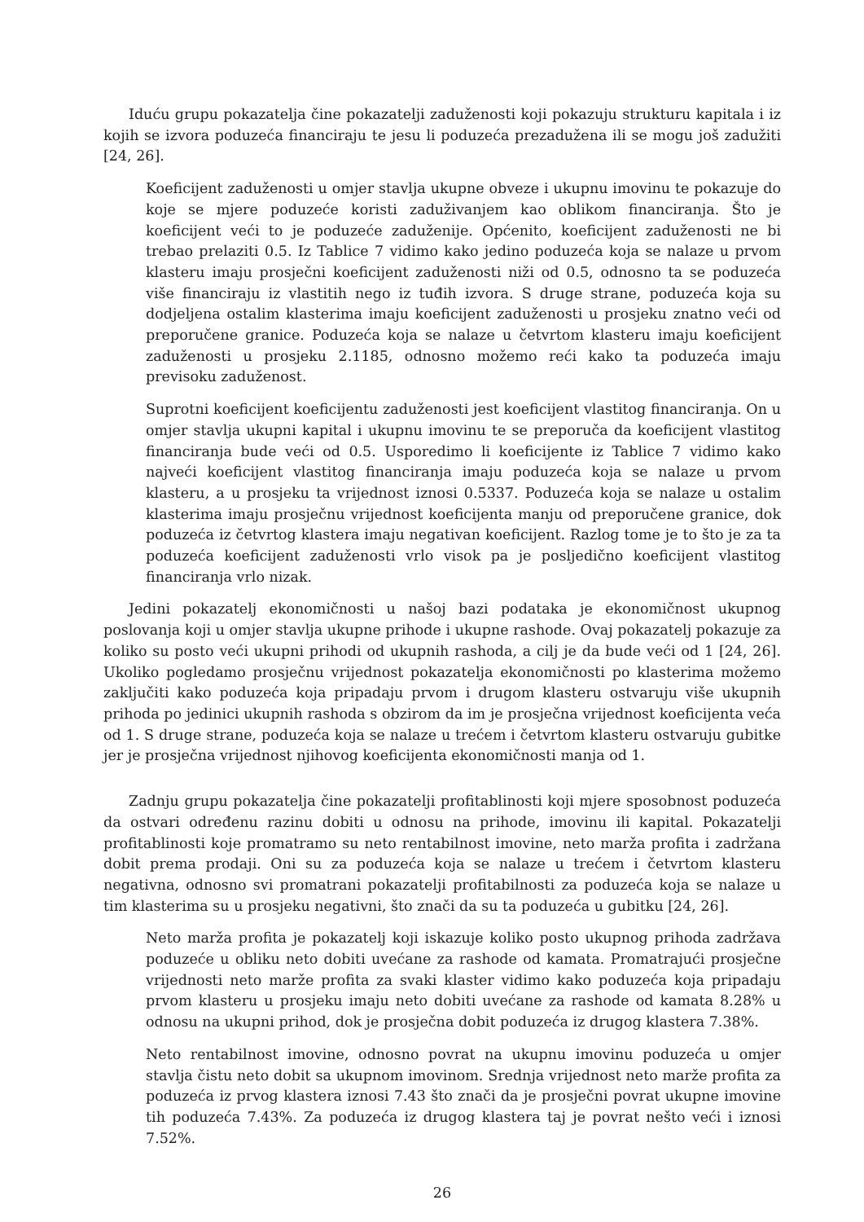Iduću grupu pokazatelja čine pokazatelji zaduženosti koji pokazuju strukturu kapitala i iz kojih se izvora poduzeća financiraju te jesu li poduzeća prezadužena ili se mogu još zadužiti [24, 26].
Koeficijent zaduženosti u omjer stavlja ukupne obveze i ukupnu imovinu te pokazuje do koje se mjere poduzeće koristi zaduživanjem kao oblikom financiranja. Što je koeficijent veći to je poduzeće zaduženije. Općenito, koeficijent zaduženosti ne bi trebao prelaziti 0.5. Iz Tablice 7 vidimo kako jedino poduzeća koja se nalaze u prvom klasteru imaju prosječni koeficijent zaduženosti niži od 0.5, odnosno ta se poduzeća više financiraju iz vlastitih nego iz tuđih izvora. S druge strane, poduzeća koja su dodjeljena ostalim klasterima imaju koeficijent zaduženosti u prosjeku znatno veći od preporučene granice. Poduzeća koja se nalaze u četvrtom klasteru imaju koeficijent zaduženosti u prosjeku 2.1185, odnosno možemo reći kako ta poduzeća imaju previsoku zaduženost.
Suprotni koeficijent koeficijentu zaduženosti jest koeficijent vlastitog financiranja. On u omjer stavlja ukupni kapital i ukupnu imovinu te se preporuča da koeficijent vlastitog financiranja bude veći od 0.5. Usporedimo li koeficijente iz Tablice 7 vidimo kako najveći koeficijent vlastitog financiranja imaju poduzeća koja se nalaze u prvom klasteru, a u prosjeku ta vrijednost iznosi 0.5337. Poduzeća koja se nalaze u ostalim klasterima imaju prosječnu vrijednost koeficijenta manju od preporučene granice, dok poduzeća iz četvrtog klastera imaju negativan koeficijent. Razlog tome je to što je za ta poduzeća koeficijent zaduženosti vrlo visok pa je posljedično koeficijent vlastitog financiranja vrlo nizak.
Jedini pokazatelj ekonomičnosti u našoj bazi podataka je ekonomičnost ukupnog poslovanja koji u omjer stavlja ukupne prihode i ukupne rashode. Ovaj pokazatelj pokazuje za koliko su posto veći ukupni prihodi od ukupnih rashoda, a cilj je da bude veći od 1 [24, 26]. Ukoliko pogledamo prosječnu vrijednost pokazatelja ekonomičnosti po klasterima možemo zaključiti kako poduzeća koja pripadaju prvom i drugom klasteru ostvaruju više ukupnih prihoda po jedinici ukupnih rashoda s obzirom da im je prosječna vrijednost koeficijenta veća od 1. S druge strane, poduzeća koja se nalaze u trećem i četvrtom klasteru ostvaruju gubitke jer je prosječna vrijednost njihovog koeficijenta ekonomičnosti manja od 1.
Zadnju grupu pokazatelja čine pokazatelji profitablinosti koji mjere sposobnost poduzeća da ostvari određenu razinu dobiti u odnosu na prihode, imovinu ili kapital. Pokazatelji profitablinosti koje promatramo su neto rentabilnost imovine, neto marža profita i zadržana dobit prema prodaji. Oni su za poduzeća koja se nalaze u trećem i četvrtom klasteru negativna, odnosno svi promatrani pokazatelji profitabilnosti za poduzeća koja se nalaze u tim klasterima su u prosjeku negativni, što znači da su ta poduzeća u gubitku [24, 26].
Neto marža profita je pokazatelj koji iskazuje koliko posto ukupnog prihoda zadržava poduzeće u obliku neto dobiti uvećane za rashode od kamata. Promatrajući prosječne vrijednosti neto marže profita za svaki klaster vidimo kako poduzeća koja pripadaju prvom klasteru u prosjeku imaju neto dobiti uvećane za rashode od kamata 8.28% u odnosu na ukupni prihod, dok je prosječna dobit poduzeća iz drugog klastera 7.38%.
Neto rentabilnost imovine, odnosno povrat na ukupnu imovinu poduzeća u omjer stavlja čistu neto dobit sa ukupnom imovinom. Srednja vrijednost neto marže profita za poduzeća iz prvog klastera iznosi 7.43 što znači da je prosječni povrat ukupne imovine tih poduzeća 7.43%. Za poduzeća iz drugog klastera taj je povrat nešto veći i iznosi 7.52%.
26